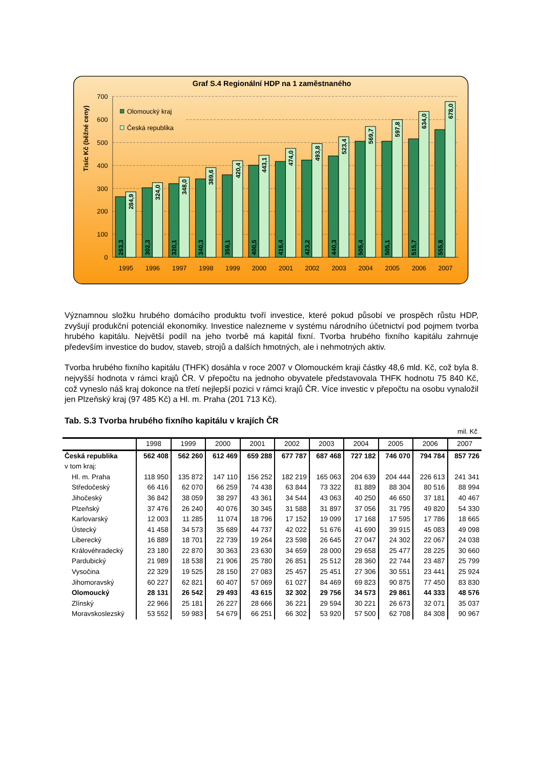Graf S.4 Regionální HDP na 1 zaměstnaného
Tisíc Kč (běžné ceny)
700
600
500
400
300
200
100
0
Olomoucký kraj
Česká republika
263,3
302,3
320,1
340,3
359,1
400,5
416,4
423,2
440,3
505,4
505,1
515,7
555,8
284,9
324,0
348,0
389,6
420,4
443,1
474,0
493,8
523,4
569,7
597,8
634,0
678,0
1995
1996
1997
1998
1999
2000
2001
2002
2003
2004
2005
2006
2007
Významnou složku hrubého domácího produktu tvoří investice, které pokud působí ve prospěch růstu HDP, zvyšují produkční potenciál ekonomiky. Investice nalezneme v systému národního účetnictví pod pojmem tvorba hrubého kapitálu. Největší podíl na jeho tvorbě má kapitál fixní. Tvorba hrubého fixního kapitálu zahrnuje především investice do budov, staveb, strojů a dalších hmotných, ale i nehmotných aktiv.
Tvorba hrubého fixního kapitálu (THFK) dosáhla v roce 2007 v Olomouckém kraji částky 48,6 mld. Kč, což byla 8. nejvyšší hodnota v rámci krajů ČR. V přepočtu na jednoho obyvatele představovala THFK hodnotu 75 840 Kč, což vyneslo náš kraj dokonce na třetí nejlepší pozici v rámci krajů ČR. Více investic v přepočtu na osobu vynaložil jen Plzeňský kraj (97 485 Kč) a Hl. m. Praha (201 713 Kč).
Tab. S.3 Tvorba hrubého fixního kapitálu v krajích ČR
mil. Kč
| | 1998 | 1999 | 2000 | 2001 | 2002 | 2003 | 2004 | 2005 | 2006 | 2007 |
| --- | --- | --- | --- | --- | --- | --- | --- | --- | --- | --- |
| Česká republika | 562 408 | 562 260 | 612 469 | 659 288 | 677 787 | 687 468 | 727 182 | 746 070 | 794 784 | 857 726 |
| v tom kraj: | | | | | | | | | | |
| Hl. m. Praha | 118 950 | 135 872 | 147 110 | 156 252 | 182 219 | 165 063 | 204 639 | 204 444 | 226 613 | 241 341 |
| Středočeský | 66 416 | 62 070 | 66 259 | 74 438 | 63 844 | 73 322 | 81 889 | 88 304 | 80 516 | 88 994 |
| Jihočeský | 36 842 | 38 059 | 38 297 | 43 361 | 34 544 | 43 063 | 40 250 | 46 650 | 37 181 | 40 467 |
| Plzeňský | 37 476 | 26 240 | 40 076 | 30 345 | 31 588 | 31 897 | 37 056 | 31 795 | 49 820 | 54 330 |
| Karlovarský | 12 003 | 11 285 | 11 074 | 18 796 | 17 152 | 19 099 | 17 168 | 17 595 | 17 786 | 18 665 |
| Ústecký | 41 458 | 34 573 | 35 689 | 44 737 | 42 022 | 51 676 | 41 690 | 39 915 | 45 083 | 49 098 |
| Liberecký | 16 889 | 18 701 | 22 739 | 19 264 | 23 598 | 26 645 | 27 047 | 24 302 | 22 067 | 24 038 |
| Královéhradecký | 23 180 | 22 870 | 30 363 | 23 630 | 34 659 | 28 000 | 29 658 | 25 477 | 28 225 | 30 660 |
| Pardubický | 21 989 | 18 538 | 21 906 | 25 780 | 26 851 | 25 512 | 28 360 | 22 744 | 23 487 | 25 799 |
| Vysočina | 22 329 | 19 525 | 28 150 | 27 083 | 25 457 | 25 451 | 27 306 | 30 551 | 23 441 | 25 924 |
| Jihomoravský | 60 227 | 62 821 | 60 407 | 57 069 | 61 027 | 84 469 | 69 823 | 90 875 | 77 450 | 83 830 |
| Olomoucký | 28 131 | 26 542 | 29 493 | 43 615 | 32 302 | 29 756 | 34 573 | 29 861 | 44 333 | 48 576 |
| Zlínský | 22 966 | 25 181 | 26 227 | 28 666 | 36 221 | 29 594 | 30 221 | 26 673 | 32 071 | 35 037 |
| Moravskoslezský | 53 552 | 59 983 | 54 679 | 66 251 | 66 302 | 53 920 | 57 500 | 62 708 | 84 308 | 90 967 |